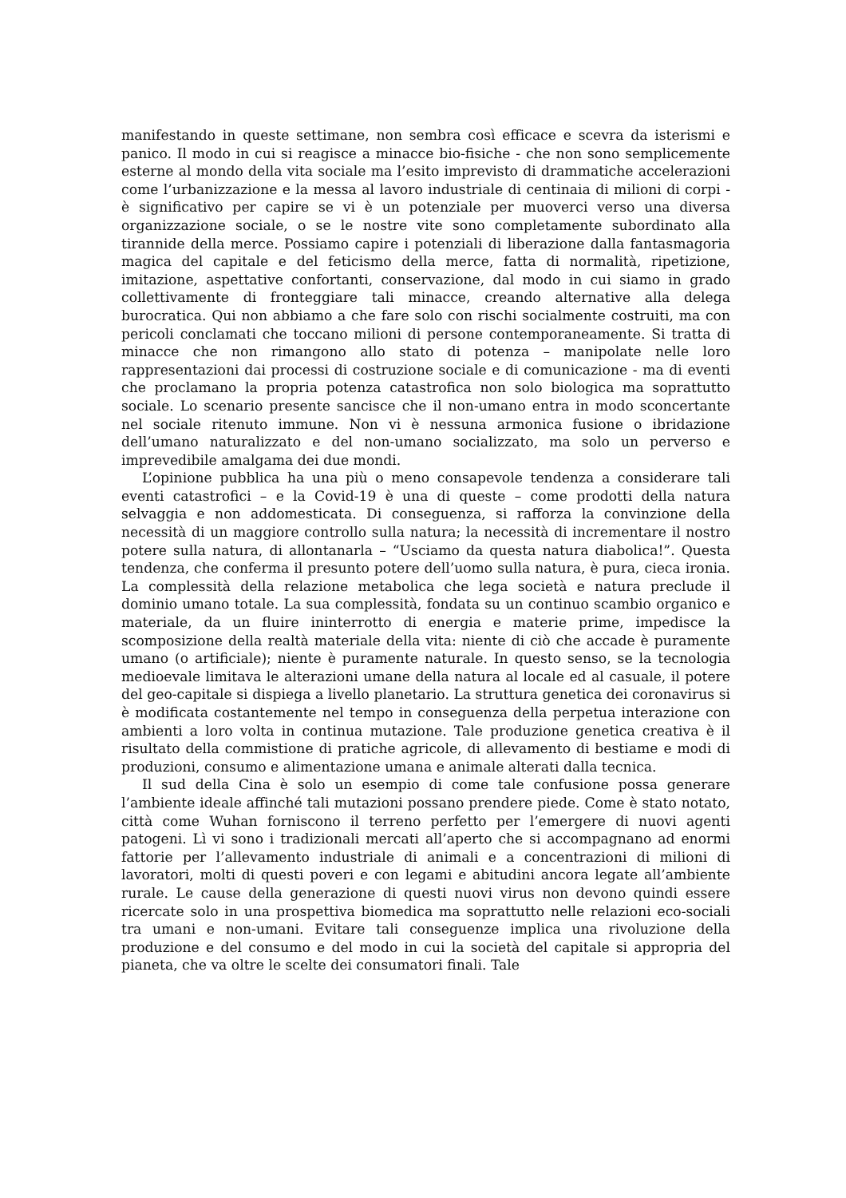manifestando in queste settimane, non sembra così efficace e scevra da isterismi e panico. Il modo in cui si reagisce a minacce bio-fisiche - che non sono semplicemente esterne al mondo della vita sociale ma l’esito imprevisto di drammatiche accelerazioni come l’urbanizzazione e la messa al lavoro industriale di centinaia di milioni di corpi - è significativo per capire se vi è un potenziale per muoverci verso una diversa organizzazione sociale, o se le nostre vite sono completamente subordinato alla tirannide della merce. Possiamo capire i potenziali di liberazione dalla fantasmagoria magica del capitale e del feticismo della merce, fatta di normalità, ripetizione, imitazione, aspettative confortanti, conservazione, dal modo in cui siamo in grado collettivamente di fronteggiare tali minacce, creando alternative alla delega burocratica. Qui non abbiamo a che fare solo con rischi socialmente costruiti, ma con pericoli conclamati che toccano milioni di persone contemporaneamente. Si tratta di minacce che non rimangono allo stato di potenza – manipolate nelle loro rappresentazioni dai processi di costruzione sociale e di comunicazione - ma di eventi che proclamano la propria potenza catastrofica non solo biologica ma soprattutto sociale. Lo scenario presente sancisce che il non-umano entra in modo sconcertante nel sociale ritenuto immune. Non vi è nessuna armonica fusione o ibridazione dell’umano naturalizzato e del non-umano socializzato, ma solo un perverso e imprevedibile amalgama dei due mondi.
L’opinione pubblica ha una più o meno consapevole tendenza a considerare tali eventi catastrofici – e la Covid-19 è una di queste – come prodotti della natura selvaggia e non addomesticata. Di conseguenza, si rafforza la convinzione della necessità di un maggiore controllo sulla natura; la necessità di incrementare il nostro potere sulla natura, di allontanarla – “Usciamo da questa natura diabolica!”. Questa tendenza, che conferma il presunto potere dell’uomo sulla natura, è pura, cieca ironia. La complessità della relazione metabolica che lega società e natura preclude il dominio umano totale. La sua complessità, fondata su un continuo scambio organico e materiale, da un fluire ininterrotto di energia e materie prime, impedisce la scomposizione della realtà materiale della vita: niente di ciò che accade è puramente umano (o artificiale); niente è puramente naturale. In questo senso, se la tecnologia medioevale limitava le alterazioni umane della natura al locale ed al casuale, il potere del geo-capitale si dispiega a livello planetario. La struttura genetica dei coronavirus si è modificata costantemente nel tempo in conseguenza della perpetua interazione con ambienti a loro volta in continua mutazione. Tale produzione genetica creativa è il risultato della commistione di pratiche agricole, di allevamento di bestiame e modi di produzioni, consumo e alimentazione umana e animale alterati dalla tecnica.
Il sud della Cina è solo un esempio di come tale confusione possa generare l’ambiente ideale affinché tali mutazioni possano prendere piede. Come è stato notato, città come Wuhan forniscono il terreno perfetto per l’emergere di nuovi agenti patogeni. Lì vi sono i tradizionali mercati all’aperto che si accompagnano ad enormi fattorie per l’allevamento industriale di animali e a concentrazioni di milioni di lavoratori, molti di questi poveri e con legami e abitudini ancora legate all’ambiente rurale. Le cause della generazione di questi nuovi virus non devono quindi essere ricercate solo in una prospettiva biomedica ma soprattutto nelle relazioni eco-sociali tra umani e non-umani. Evitare tali conseguenze implica una rivoluzione della produzione e del consumo e del modo in cui la società del capitale si appropria del pianeta, che va oltre le scelte dei consumatori finali. Tale